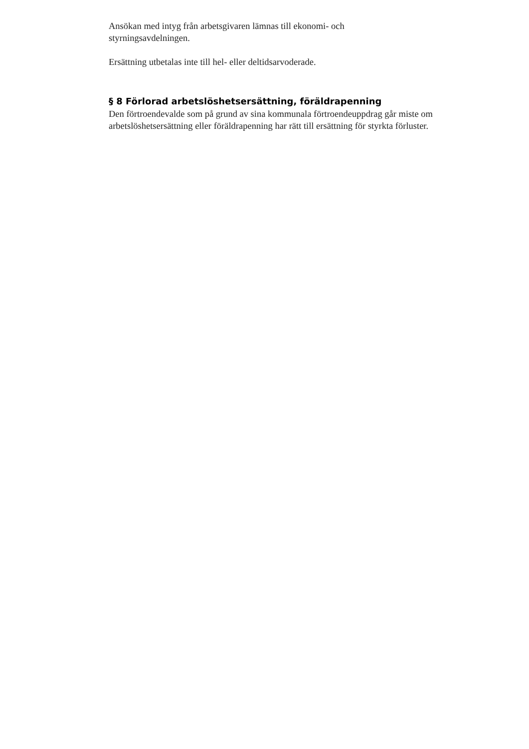Ansökan med intyg från arbetsgivaren lämnas till ekonomi- och
styrningsavdelningen.
Ersättning utbetalas inte till hel- eller deltidsarvoderade.
§ 8 Förlorad arbetslöshetsersättning, föräldrapenning
Den förtroendevalde som på grund av sina kommunala förtroendeuppdrag går miste om arbetslöshetsersättning eller föräldrapenning har rätt till ersättning för styrkta förluster.